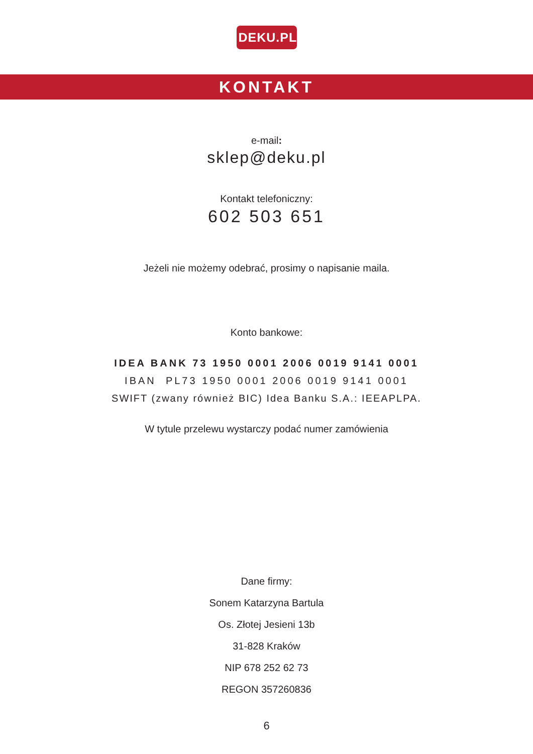DEKU.PL
KONTAKT
e-mail:
sklep@deku.pl
Kontakt telefoniczny:
602 503 651
Jeżeli nie możemy odebrać, prosimy o napisanie maila.
Konto bankowe:
IDEA BANK 73 1950 0001 2006 0019 9141 0001
IBAN PL73 1950 0001 2006 0019 9141 0001
SWIFT (zwany również BIC) Idea Banku S.A.: IEEAPLPA.
W tytule przelewu wystarczy podać numer zamówienia
Dane firmy:
Sonem Katarzyna Bartula
Os. Złotej Jesieni 13b
31-828 Kraków
NIP 678 252 62 73
REGON 357260836
6